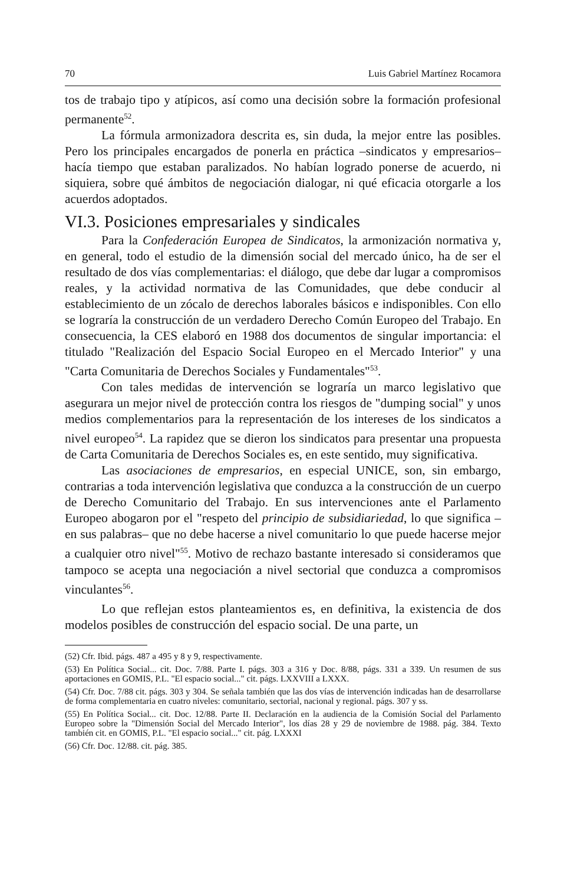70 Luis Gabriel Martínez Rocamora
tos de trabajo tipo y atípicos, así como una decisión sobre la formación profesional permanente<sup>52</sup>.
La fórmula armonizadora descrita es, sin duda, la mejor entre las posibles. Pero los principales encargados de ponerla en práctica –sindicatos y empresarios– hacía tiempo que estaban paralizados. No habían logrado ponerse de acuerdo, ni siquiera, sobre qué ámbitos de negociación dialogar, ni qué eficacia otorgarle a los acuerdos adoptados.
VI.3. Posiciones empresariales y sindicales
Para la Confederación Europea de Sindicatos, la armonización normativa y, en general, todo el estudio de la dimensión social del mercado único, ha de ser el resultado de dos vías complementarias: el diálogo, que debe dar lugar a compromisos reales, y la actividad normativa de las Comunidades, que debe conducir al establecimiento de un zócalo de derechos laborales básicos e indisponibles. Con ello se lograría la construcción de un verdadero Derecho Común Europeo del Trabajo. En consecuencia, la CES elaboró en 1988 dos documentos de singular importancia: el titulado "Realización del Espacio Social Europeo en el Mercado Interior" y una "Carta Comunitaria de Derechos Sociales y Fundamentales"<sup>53</sup>.
Con tales medidas de intervención se lograría un marco legislativo que asegurara un mejor nivel de protección contra los riesgos de "dumping social" y unos medios complementarios para la representación de los intereses de los sindicatos a nivel europeo<sup>54</sup>. La rapidez que se dieron los sindicatos para presentar una propuesta de Carta Comunitaria de Derechos Sociales es, en este sentido, muy significativa.
Las asociaciones de empresarios, en especial UNICE, son, sin embargo, contrarias a toda intervención legislativa que conduzca a la construcción de un cuerpo de Derecho Comunitario del Trabajo. En sus intervenciones ante el Parlamento Europeo abogaron por el "respeto del principio de subsidiariedad, lo que significa –en sus palabras– que no debe hacerse a nivel comunitario lo que puede hacerse mejor a cualquier otro nivel"<sup>55</sup>. Motivo de rechazo bastante interesado si consideramos que tampoco se acepta una negociación a nivel sectorial que conduzca a compromisos vinculantes<sup>56</sup>.
Lo que reflejan estos planteamientos es, en definitiva, la existencia de dos modelos posibles de construcción del espacio social. De una parte, un
(52) Cfr. Ibid. págs. 487 a 495 y 8 y 9, respectivamente.
(53) En Política Social... cit. Doc. 7/88. Parte I. págs. 303 a 316 y Doc. 8/88, págs. 331 a 339. Un resumen de sus aportaciones en GOMIS, P.L. "El espacio social..." cit. págs. LXXVIII a LXXX.
(54) Cfr. Doc. 7/88 cit. págs. 303 y 304. Se señala también que las dos vías de intervención indicadas han de desarrollarse de forma complementaria en cuatro niveles: comunitario, sectorial, nacional y regional. págs. 307 y ss.
(55) En Política Social... cit. Doc. 12/88. Parte II. Declaración en la audiencia de la Comisión Social del Parlamento Europeo sobre la "Dimensión Social del Mercado Interior", los días 28 y 29 de noviembre de 1988. pág. 384. Texto también cit. en GOMIS, P.L. "El espacio social..." cit. pág. LXXXI
(56) Cfr. Doc. 12/88. cit. pág. 385.